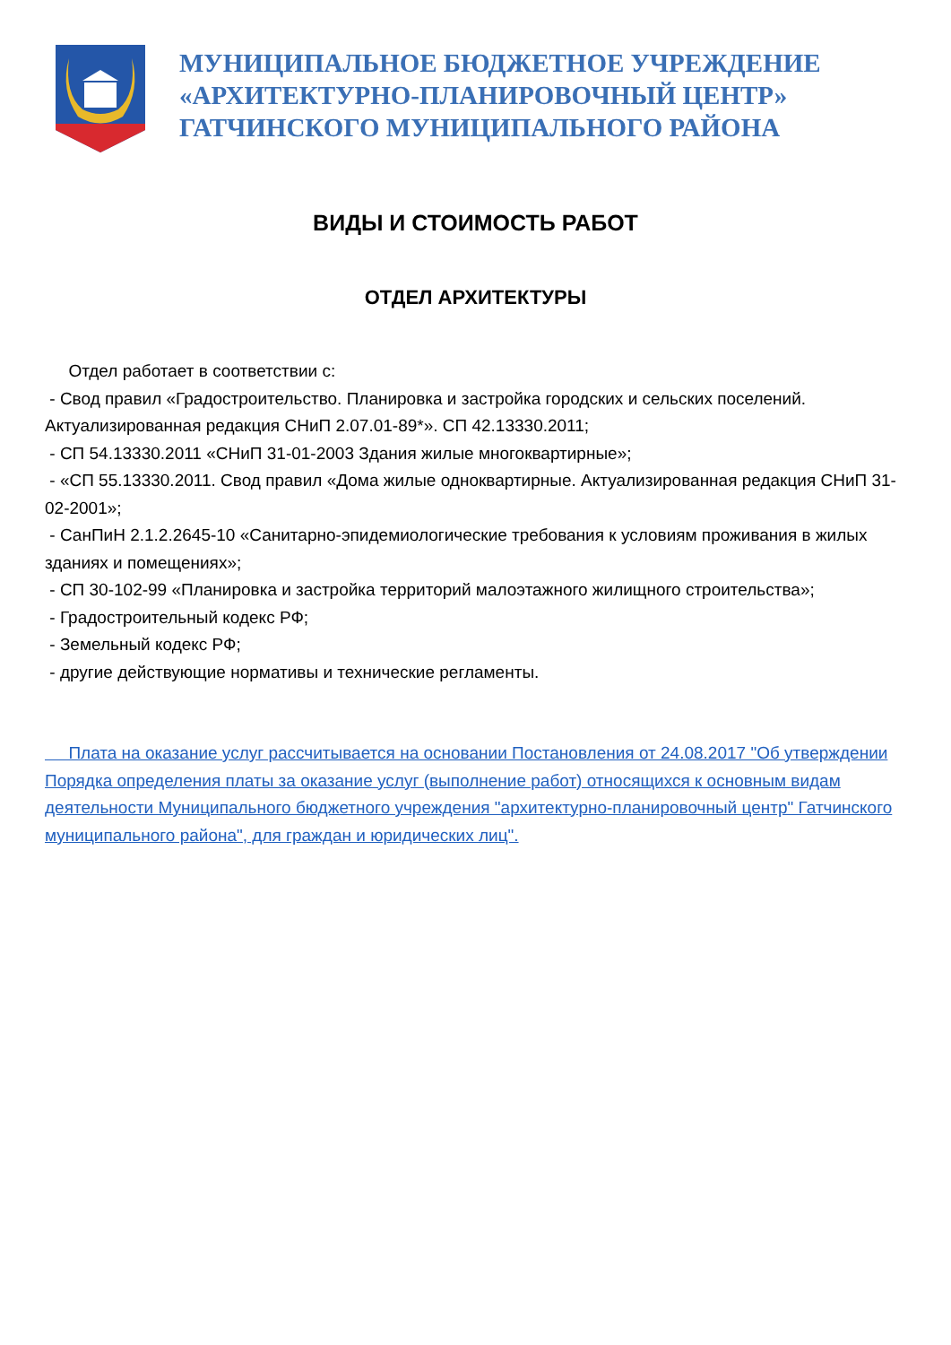МУНИЦИПАЛЬНОЕ БЮДЖЕТНОЕ УЧРЕЖДЕНИЕ
«АРХИТЕКТУРНО-ПЛАНИРОВОЧНЫЙ ЦЕНТР»
ГАТЧИНСКОГО МУНИЦИПАЛЬНОГО РАЙОНА
ВИДЫ И СТОИМОСТЬ РАБОТ
ОТДЕЛ АРХИТЕКТУРЫ
Отдел работает в соответствии с:
- Свод правил «Градостроительство. Планировка и застройка городских и сельских поселений. Актуализированная редакция СНиП 2.07.01-89*». СП 42.13330.2011;
- СП 54.13330.2011 «СНиП 31-01-2003 Здания жилые многоквартирные»;
- «СП 55.13330.2011. Свод правил «Дома жилые одноквартирные. Актуализированная редакция СНиП 31-02-2001»;
- СанПиН 2.1.2.2645-10 «Санитарно-эпидемиологические требования к условиям проживания в жилых зданиях и помещениях»;
- СП 30-102-99 «Планировка и застройка территорий малоэтажного жилищного строительства»;
- Градостроительный кодекс РФ;
- Земельный кодекс РФ;
- другие действующие нормативы и технические регламенты.
Плата на оказание услуг рассчитывается на основании Постановления от 24.08.2017 "Об утверждении Порядка определения платы за оказание услуг (выполнение работ) относящихся к основным видам деятельности Муниципального бюджетного учреждения "архитектурно-планировочный центр" Гатчинского муниципального района", для граждан и юридических лиц".